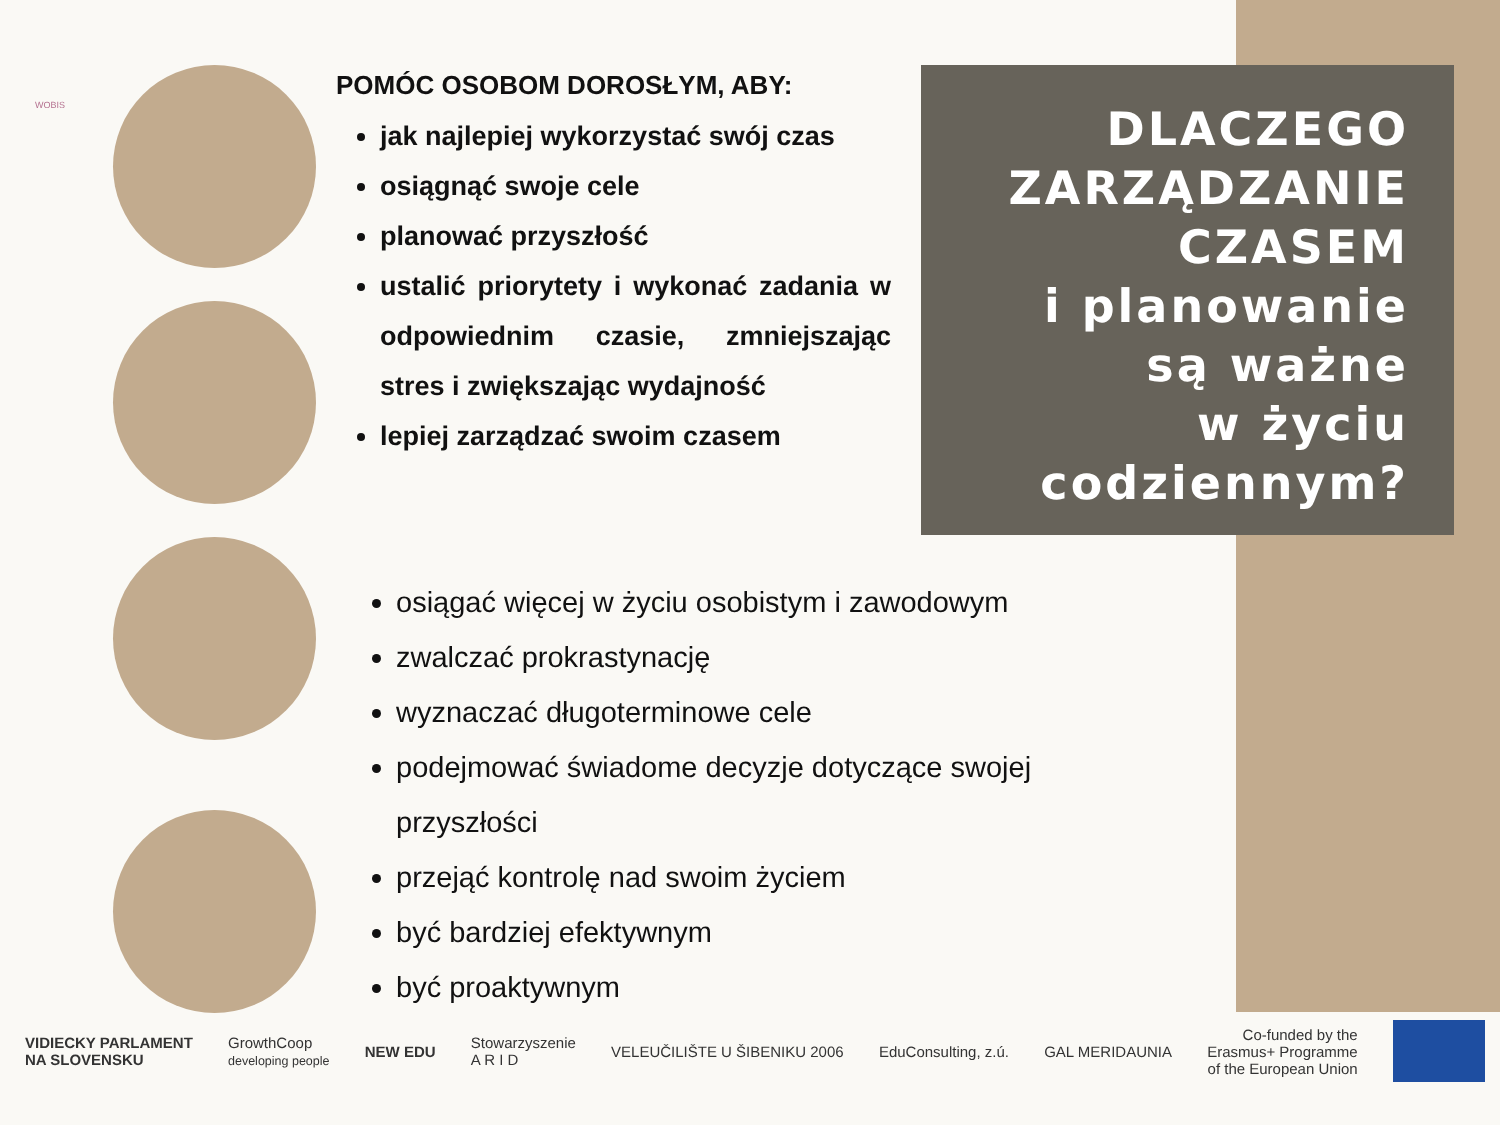WOBIS
POMÓC OSOBOM DOROSŁYM, ABY:
jak najlepiej wykorzystać swój czas
osiągnąć swoje cele
planować przyszłość
ustalić priorytety i wykonać zadania w odpowiednim czasie, zmniejszając stres i zwiększając wydajność
lepiej zarządzać swoim czasem
DLACZEGO
ZARZĄDZANIE
CZASEM
i planowanie
są ważne
w życiu
codziennym?
osiągać więcej w życiu osobistym i zawodowym
zwalczać prokrastynację
wyznaczać długoterminowe cele
podejmować świadome decyzje dotyczące swojej przyszłości
przejąć kontrolę nad swoim życiem
być bardziej efektywnym
być proaktywnym
VIDIECKY PARLAMENT
NA SLOVENSKU
GrowthCoop
developing people
NEW EDU
Stowarzyszenie
A R I D
VELEUČILIŠTE U ŠIBENIKU 2006 EduConsulting, z.ú. GAL MERIDAUNIA
Co-funded by the
Erasmus+ Programme
of the European Union